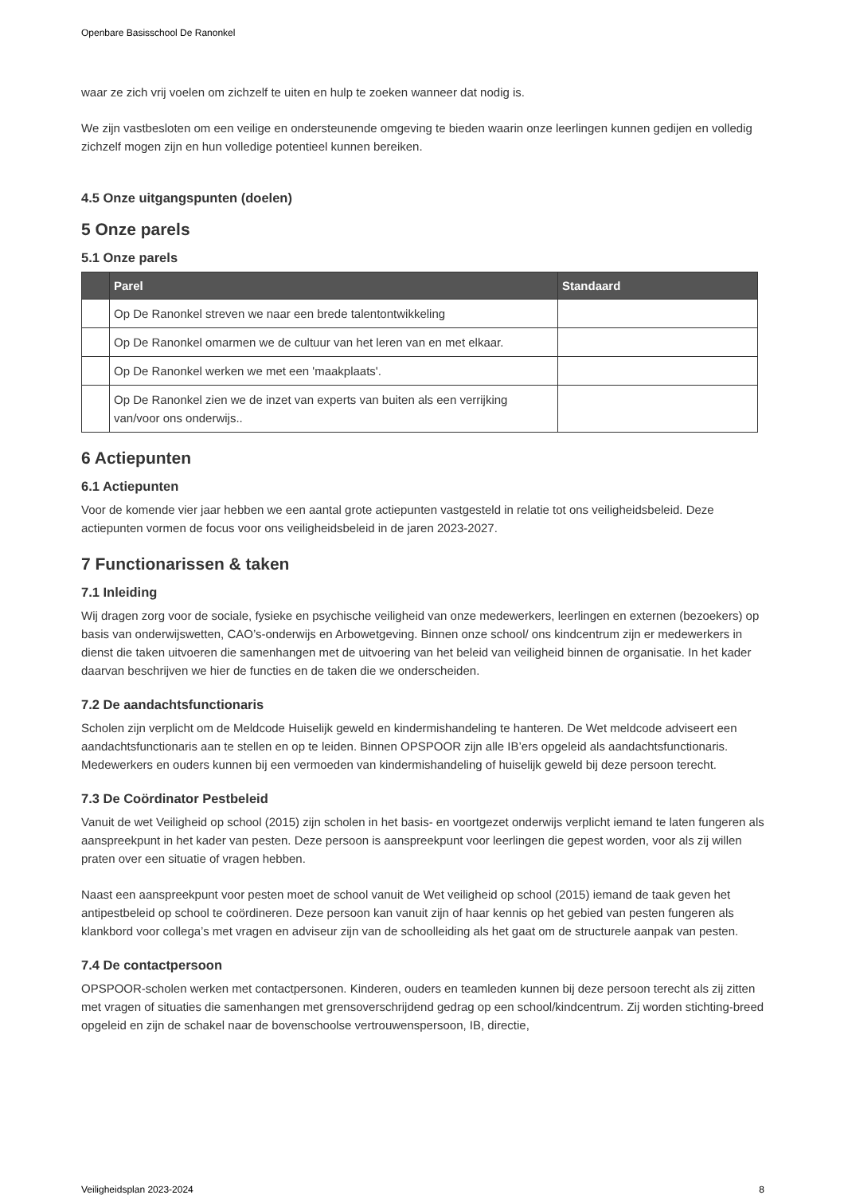Openbare Basisschool De Ranonkel
waar ze zich vrij voelen om zichzelf te uiten en hulp te zoeken wanneer dat nodig is.
We zijn vastbesloten om een veilige en ondersteunende omgeving te bieden waarin onze leerlingen kunnen gedijen en volledig zichzelf mogen zijn en hun volledige potentieel kunnen bereiken.
4.5 Onze uitgangspunten (doelen)
5 Onze parels
5.1 Onze parels
| | Parel | Standaard |
| --- | --- | --- |
| | Op De Ranonkel streven we naar een brede talentontwikkeling | |
| | Op De Ranonkel omarmen we de cultuur van het leren van en met elkaar. | |
| | Op De Ranonkel werken we met een 'maakplaats'. | |
| | Op De Ranonkel zien we de inzet van experts van buiten als een verrijking van/voor ons onderwijs.. | |
6 Actiepunten
6.1 Actiepunten
Voor de komende vier jaar hebben we een aantal grote actiepunten vastgesteld in relatie tot ons veiligheidsbeleid. Deze actiepunten vormen de focus voor ons veiligheidsbeleid in de jaren 2023-2027.
7 Functionarissen & taken
7.1 Inleiding
Wij dragen zorg voor de sociale, fysieke en psychische veiligheid van onze medewerkers, leerlingen en externen (bezoekers) op basis van onderwijswetten, CAO’s-onderwijs en Arbowetgeving. Binnen onze school/ ons kindcentrum zijn er medewerkers in dienst die taken uitvoeren die samenhangen met de uitvoering van het beleid van veiligheid binnen de organisatie. In het kader daarvan beschrijven we hier de functies en de taken die we onderscheiden.
7.2 De aandachtsfunctionaris
Scholen zijn verplicht om de Meldcode Huiselijk geweld en kindermishandeling te hanteren. De Wet meldcode adviseert een aandachtsfunctionaris aan te stellen en op te leiden. Binnen OPSPOOR zijn alle IB’ers opgeleid als aandachtsfunctionaris. Medewerkers en ouders kunnen bij een vermoeden van kindermishandeling of huiselijk geweld bij deze persoon terecht.
7.3 De Coördinator Pestbeleid
Vanuit de wet Veiligheid op school (2015) zijn scholen in het basis- en voortgezet onderwijs verplicht iemand te laten fungeren als aanspreekpunt in het kader van pesten. Deze persoon is aanspreekpunt voor leerlingen die gepest worden, voor als zij willen praten over een situatie of vragen hebben.
Naast een aanspreekpunt voor pesten moet de school vanuit de Wet veiligheid op school (2015) iemand de taak geven het antipestbeleid op school te coördineren. Deze persoon kan vanuit zijn of haar kennis op het gebied van pesten fungeren als klankbord voor collega’s met vragen en adviseur zijn van de schoolleiding als het gaat om de structurele aanpak van pesten.
7.4 De contactpersoon
OPSPOOR-scholen werken met contactpersonen. Kinderen, ouders en teamleden kunnen bij deze persoon terecht als zij zitten met vragen of situaties die samenhangen met grensoverschrijdend gedrag op een school/kindcentrum. Zij worden stichting-breed opgeleid en zijn de schakel naar de bovenschoolse vertrouwenspersoon, IB, directie,
Veiligheidsplan 2023-2024 8